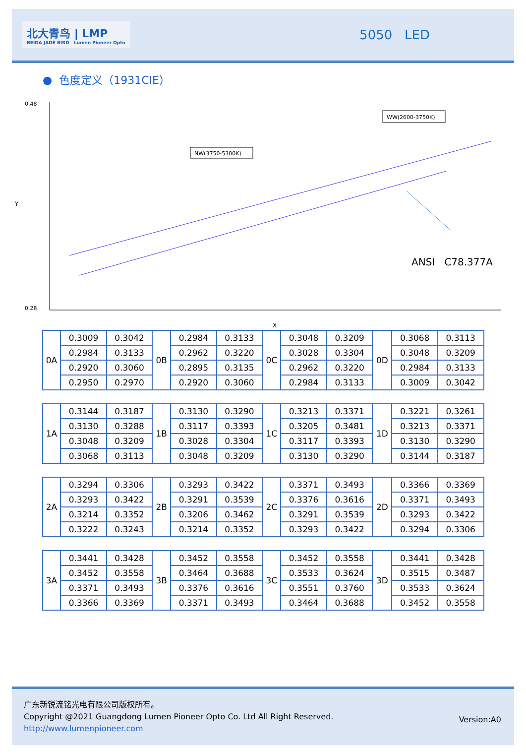北大青鸟 | LMP
BEIDA JADE BIRD Lumen Pioneer Opto
5050 LED
● 色度定义（1931CIE）
0.48
0.28
Y
X
NW(3750-5300K)
WW(2600-3750K)
ANSI C78.377A
| 0A | 0.3009 | 0.3042 | 0B | 0.2984 | 0.3133 | 0C | 0.3048 | 0.3209 | 0D | 0.3068 | 0.3113 |
| | 0.2984 | 0.3133 | | 0.2962 | 0.3220 | | 0.3028 | 0.3304 | | 0.3048 | 0.3209 |
| | 0.2920 | 0.3060 | | 0.2895 | 0.3135 | | 0.2962 | 0.3220 | | 0.2984 | 0.3133 |
| | 0.2950 | 0.2970 | | 0.2920 | 0.3060 | | 0.2984 | 0.3133 | | 0.3009 | 0.3042 |
| 1A | 0.3144 | 0.3187 | 1B | 0.3130 | 0.3290 | 1C | 0.3213 | 0.3371 | 1D | 0.3221 | 0.3261 |
| | 0.3130 | 0.3288 | | 0.3117 | 0.3393 | | 0.3205 | 0.3481 | | 0.3213 | 0.3371 |
| | 0.3048 | 0.3209 | | 0.3028 | 0.3304 | | 0.3117 | 0.3393 | | 0.3130 | 0.3290 |
| | 0.3068 | 0.3113 | | 0.3048 | 0.3209 | | 0.3130 | 0.3290 | | 0.3144 | 0.3187 |
| 2A | 0.3294 | 0.3306 | 2B | 0.3293 | 0.3422 | 2C | 0.3371 | 0.3493 | 2D | 0.3366 | 0.3369 |
| | 0.3293 | 0.3422 | | 0.3291 | 0.3539 | | 0.3376 | 0.3616 | | 0.3371 | 0.3493 |
| | 0.3214 | 0.3352 | | 0.3206 | 0.3462 | | 0.3291 | 0.3539 | | 0.3293 | 0.3422 |
| | 0.3222 | 0.3243 | | 0.3214 | 0.3352 | | 0.3293 | 0.3422 | | 0.3294 | 0.3306 |
| 3A | 0.3441 | 0.3428 | 3B | 0.3452 | 0.3558 | 3C | 0.3452 | 0.3558 | 3D | 0.3441 | 0.3428 |
| | 0.3452 | 0.3558 | | 0.3464 | 0.3688 | | 0.3533 | 0.3624 | | 0.3515 | 0.3487 |
| | 0.3371 | 0.3493 | | 0.3376 | 0.3616 | | 0.3551 | 0.3760 | | 0.3533 | 0.3624 |
| | 0.3366 | 0.3369 | | 0.3371 | 0.3493 | | 0.3464 | 0.3688 | | 0.3452 | 0.3558 |
广东新锐流铭光电有限公司版权所有。
Copyright @2021 Guangdong Lumen Pioneer Opto Co. Ltd All Right Reserved.
http://www.lumenpioneer.com
Version:A0